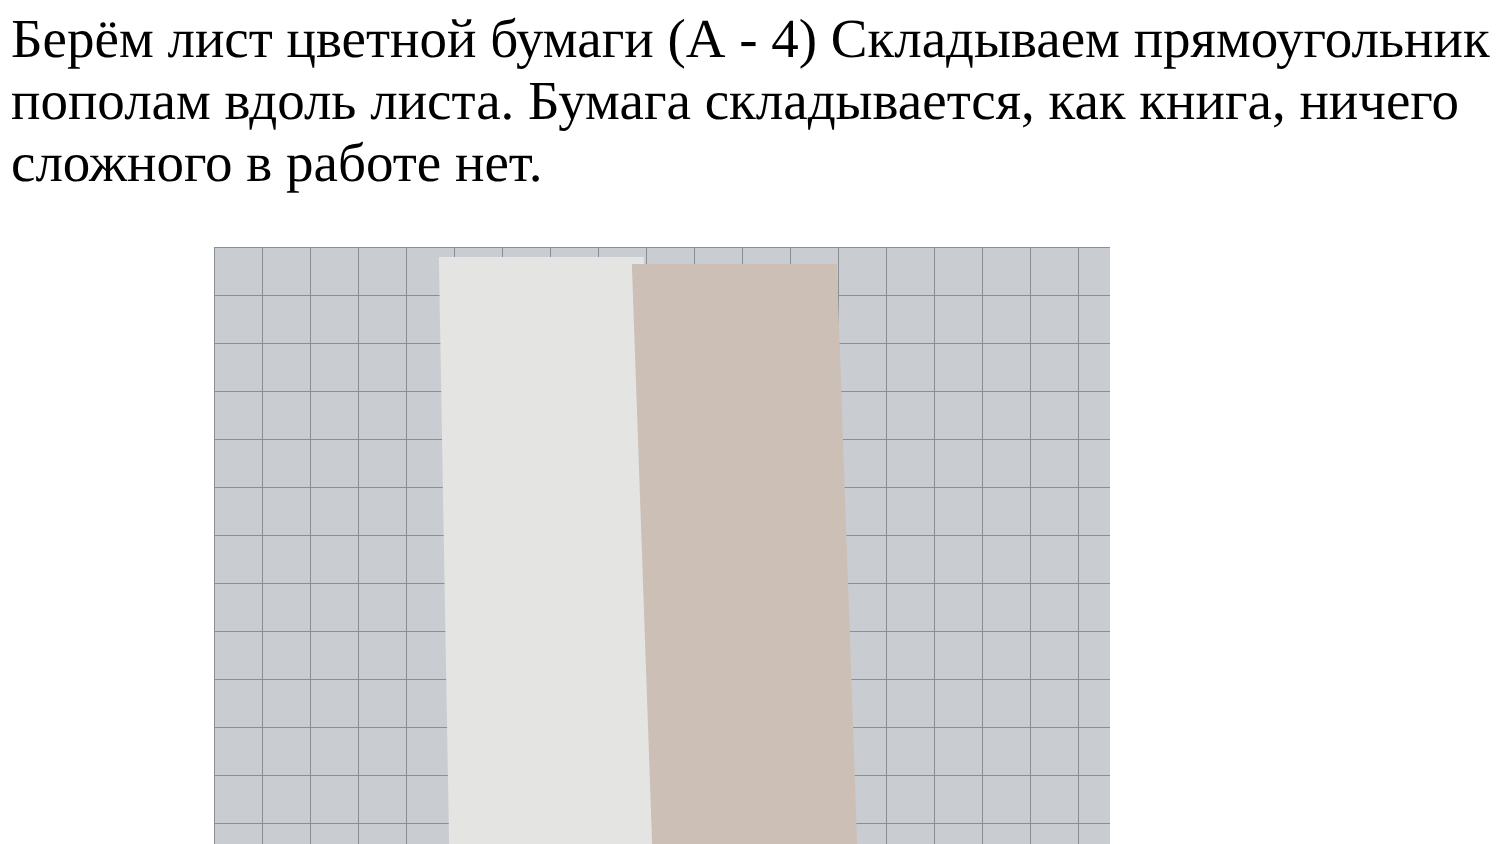Берём лист цветной бумаги (А - 4) Складываем прямоугольник пополам вдоль листа. Бумага складывается, как книга, ничего сложного в работе нет.